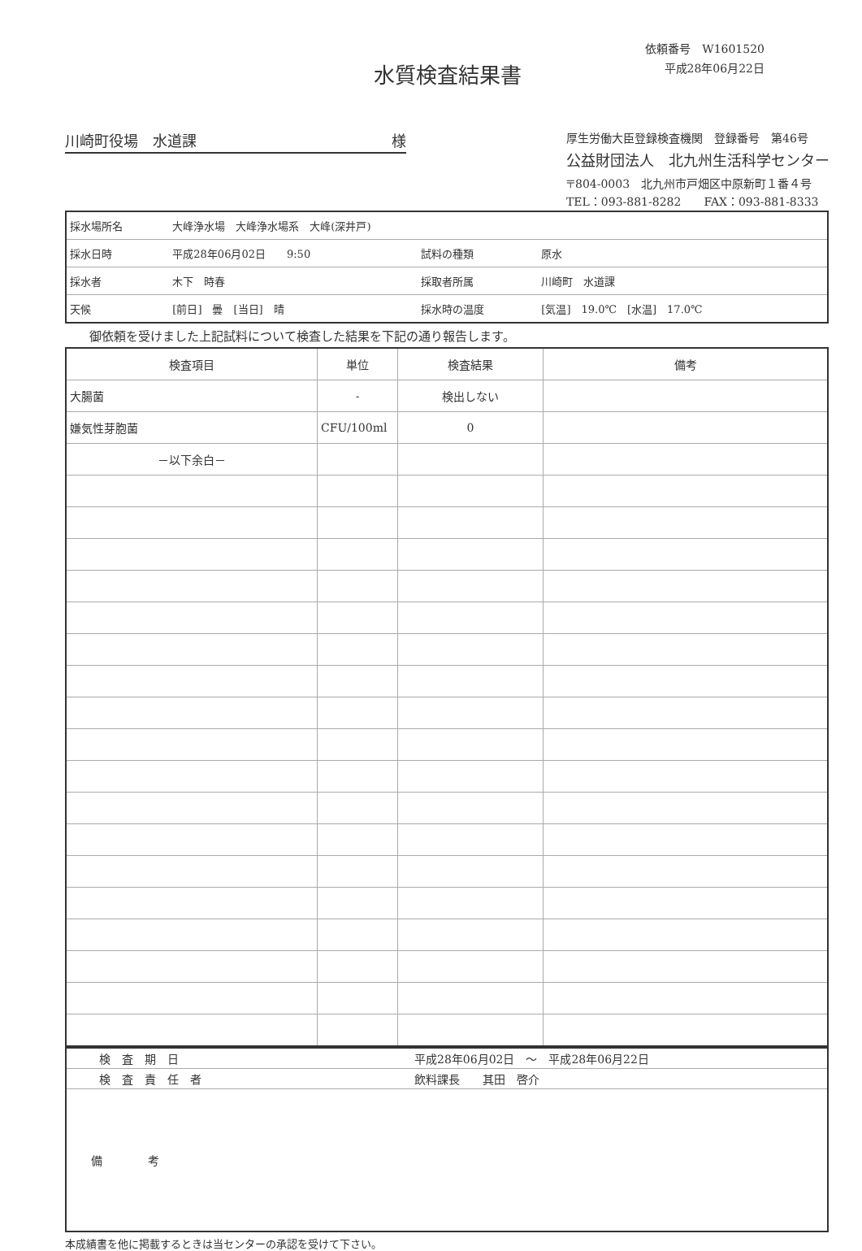依頼番号　W1601520
平成28年06月22日
水質検査結果書
川崎町役場　水道課 様
厚生労働大臣登録検査機関　登録番号　第46号
公益財団法人　北九州生活科学センター
〒804-0003　北九州市戸畑区中原新町１番４号
TEL：093-881-8282　　FAX：093-881-8333
| 採水場所名 | 大峰浄水場 大峰浄水場系 大峰(深井戸) | | |
| 採水日時 | 平成28年06月02日 9:50 | 試料の種類 | 原水 |
| 採水者 | 木下 時春 | 採取者所属 | 川崎町 水道課 |
| 天候 | [前日] 曇 [当日] 晴 | 採水時の温度 | [気温] 19.0℃ [水温] 17.0℃ |
御依頼を受けました上記試料について検査した結果を下記の通り報告します。
| 検査項目 | 単位 | 検査結果 | 備考 |
| --- | --- | --- | --- |
| 大腸菌 | - | 検出しない | |
| 嫌気性芽胞菌 | CFU/100ml | 0 | |
| －以下余白－ | | | |
| 検 査 期 日 | 平成28年06月02日 ～ 平成28年06月22日 |
| 検 査 責 任 者 | 飲料課長 其田 啓介 |
| 備 考 | |
本成績書を他に掲載するときは当センターの承認を受けて下さい。